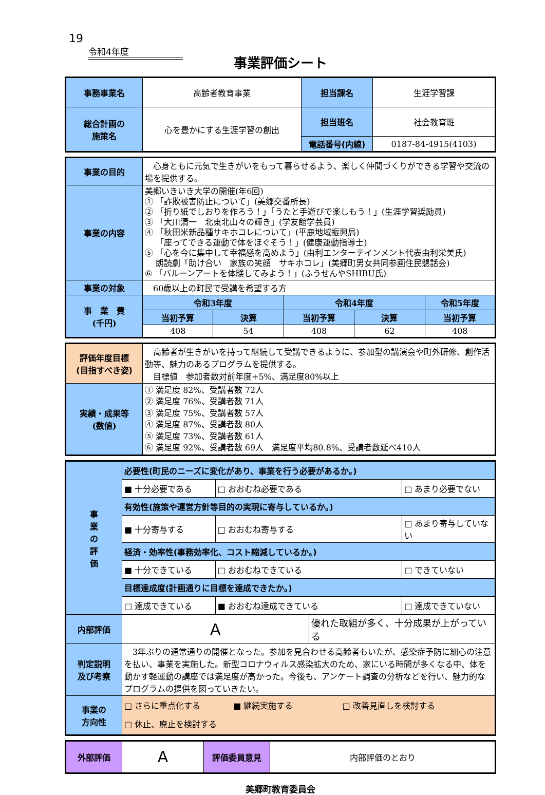19
令和4年度
事業評価シート
| 事務事業名 | 高齢者教育事業 | 担当課名 | 生涯学習課 |
| 総合計画の 施策名 | 心を豊かにする生涯学習の創出 | 担当班名 | 社会教育班 |
| | | 電話番号(内線) | 0187-84-4915(4103) |
| 事業の目的 | 心身ともに元気で生きがいをもって暮らせるよう、楽しく仲間づくりができる学習や交流の場を提供する。 | | | | |
| 事業の内容 | 美郷いきいき大学の開催(年6回) ① 「詐欺被害防止について」(美郷交番所長) ② 「折り紙でしおりを作ろう！」「うたと手遊びで楽しもう！」(生涯学習奨励員) ③ 「大川清一 北東北山々の輝き」(学友館学芸員) ④ 「秋田米新品種サキホコレについて」(平鹿地域振興局) 「座ってできる運動で体をほぐそう！」(健康運動指導士) ⑤ 「心を今に集中して幸福感を高めよう」(由利エンターテインメント代表由利栄美氏) 朗読劇「助け合い 家族の笑顔 サキホコレ」(美郷町男女共同参画住民懇話会) ⑥ 「バルーンアートを体験してみよう！」(ふうせんやSHIBU氏) | | | | |
| 事業の対象 | 60歳以上の町民で受講を希望する方 | | | | |
| 事 業 費 (千円) | 令和3年度 | | 令和4年度 | | 令和5年度 |
| | 当初予算 | 決算 | 当初予算 | 決算 | 当初予算 |
| | 408 | 54 | 408 | 62 | 408 |
| 評価年度目標 (目指すべき姿) | 高齢者が生きがいを持って継続して受講できるように、参加型の講演会や町外研修、創作活動等、魅力のあるプログラムを提供する。 目標値 参加者数対前年度+5%、満足度80%以上 |
| 実績・成果等 (数値) | ① 満足度 82%、受講者数 72人 ② 満足度 76%、受講者数 71人 ③ 満足度 75%、受講者数 57人 ④ 満足度 87%、受講者数 80人 ⑤ 満足度 73%、受講者数 61人 ⑥ 満足度 92%、受講者数 69人 満足度平均80.8%、受講者数延べ410人 |
| 事 業 の 評 価 | 必要性(町民のニーズに変化があり、事業を行う必要があるか。) | | | |
| | ■ 十分必要である | □ おおむね必要である | | □ あまり必要でない |
| | 有効性(施策や運営方針等目的の実現に寄与しているか。) | | | |
| | ■ 十分寄与する | □ おおむね寄与する | | □ あまり寄与していない |
| | 経済・効率性(事務効率化、コスト縮減しているか。) | | | |
| | ■ 十分できている | □ おおむねできている | | □ できていない |
| | 目標達成度(計画通りに目標を達成できたか。) | | | |
| | □ 達成できている | ■ おおむね達成できている | | □ 達成できていない |
| 内部評価 | A | | 優れた取組が多く、十分成果が上がっている | |
| 判定説明 及び考察 | 3年ぶりの通常通りの開催となった。参加を見合わせる高齢者もいたが、感染症予防に細心の注意を払い、事業を実施した。新型コロナウィルス感染拡大のため、家にいる時間が多くなる中、体を動かす軽運動の講座では満足度が高かった。今後も、アンケート調査の分析などを行い、魅力的なプログラムの提供を図っていきたい。 | | | |
| 事業の 方向性 | □ さらに重点化する ■ 継続実施する □ 改善見直しを検討する □ 休止、廃止を検討する | | | |
| 外部評価 | A | 評価委員意見 | 内部評価のとおり |
美郷町教育委員会